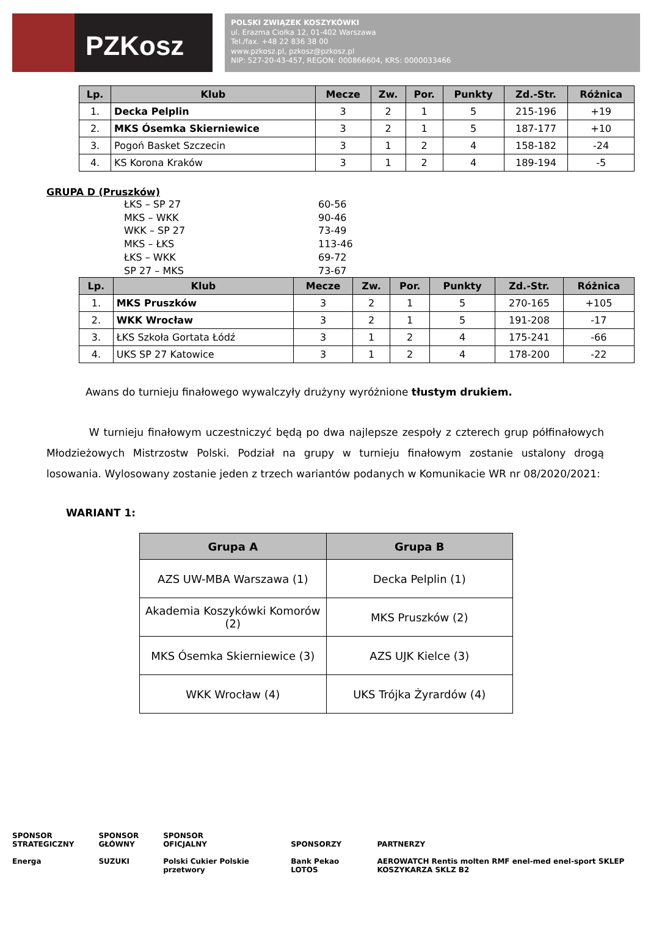PZKosz
POLSKI ZWIĄZEK KOSZYKÓWKI
ul. Erazma Ciołka 12, 01-402 Warszawa
Tel./fax. +48 22 836 38 00
www.pzkosz.pl, pzkosz@pzkosz.pl
NIP: 527-20-43-457, REGON: 000866604, KRS: 0000033466
| Lp. | Klub | Mecze | Zw. | Por. | Punkty | Zd.-Str. | Różnica |
| --- | --- | --- | --- | --- | --- | --- | --- |
| 1. | Decka Pelplin | 3 | 2 | 1 | 5 | 215-196 | +19 |
| 2. | MKS Ósemka Skierniewice | 3 | 2 | 1 | 5 | 187-177 | +10 |
| 3. | Pogoń Basket Szczecin | 3 | 1 | 2 | 4 | 158-182 | -24 |
| 4. | KS Korona Kraków | 3 | 1 | 2 | 4 | 189-194 | -5 |
GRUPA D (Pruszków)
ŁKS – SP 27 60-56
MKS – WKK 90-46
WKK – SP 27 73-49
MKS – ŁKS 113-46
ŁKS – WKK 69-72
SP 27 – MKS 73-67
| Lp. | Klub | Mecze | Zw. | Por. | Punkty | Zd.-Str. | Różnica |
| --- | --- | --- | --- | --- | --- | --- | --- |
| 1. | MKS Pruszków | 3 | 2 | 1 | 5 | 270-165 | +105 |
| 2. | WKK Wrocław | 3 | 2 | 1 | 5 | 191-208 | -17 |
| 3. | ŁKS Szkoła Gortata Łódź | 3 | 1 | 2 | 4 | 175-241 | -66 |
| 4. | UKS SP 27 Katowice | 3 | 1 | 2 | 4 | 178-200 | -22 |
Awans do turnieju finałowego wywalczyły drużyny wyróżnione tłustym drukiem.
W turnieju finałowym uczestniczyć będą po dwa najlepsze zespoły z czterech grup półfinałowych Młodzieżowych Mistrzostw Polski. Podział na grupy w turnieju finałowym zostanie ustalony drogą losowania. Wylosowany zostanie jeden z trzech wariantów podanych w Komunikacie WR nr 08/2020/2021:
WARIANT 1:
| Grupa A | Grupa B |
| --- | --- |
| AZS UW-MBA Warszawa (1) | Decka Pelplin (1) |
| Akademia Koszykówki Komorów (2) | MKS Pruszków (2) |
| MKS Ósemka Skierniewice (3) | AZS UJK Kielce (3) |
| WKK Wrocław (4) | UKS Trójka Żyrardów (4) |
SPONSOR
STRATEGICZNY
Energa
SPONSOR
GŁÓWNY
SUZUKI
SPONSOR
OFICJALNY
Polski Cukier Polskie przetwory
SPONSORZY
Bank Pekao LOTOS
PARTNERZY
AEROWATCH Rentis molten RMF enel-med enel-sport SKLEP KOSZYKARZA SKLZ B2